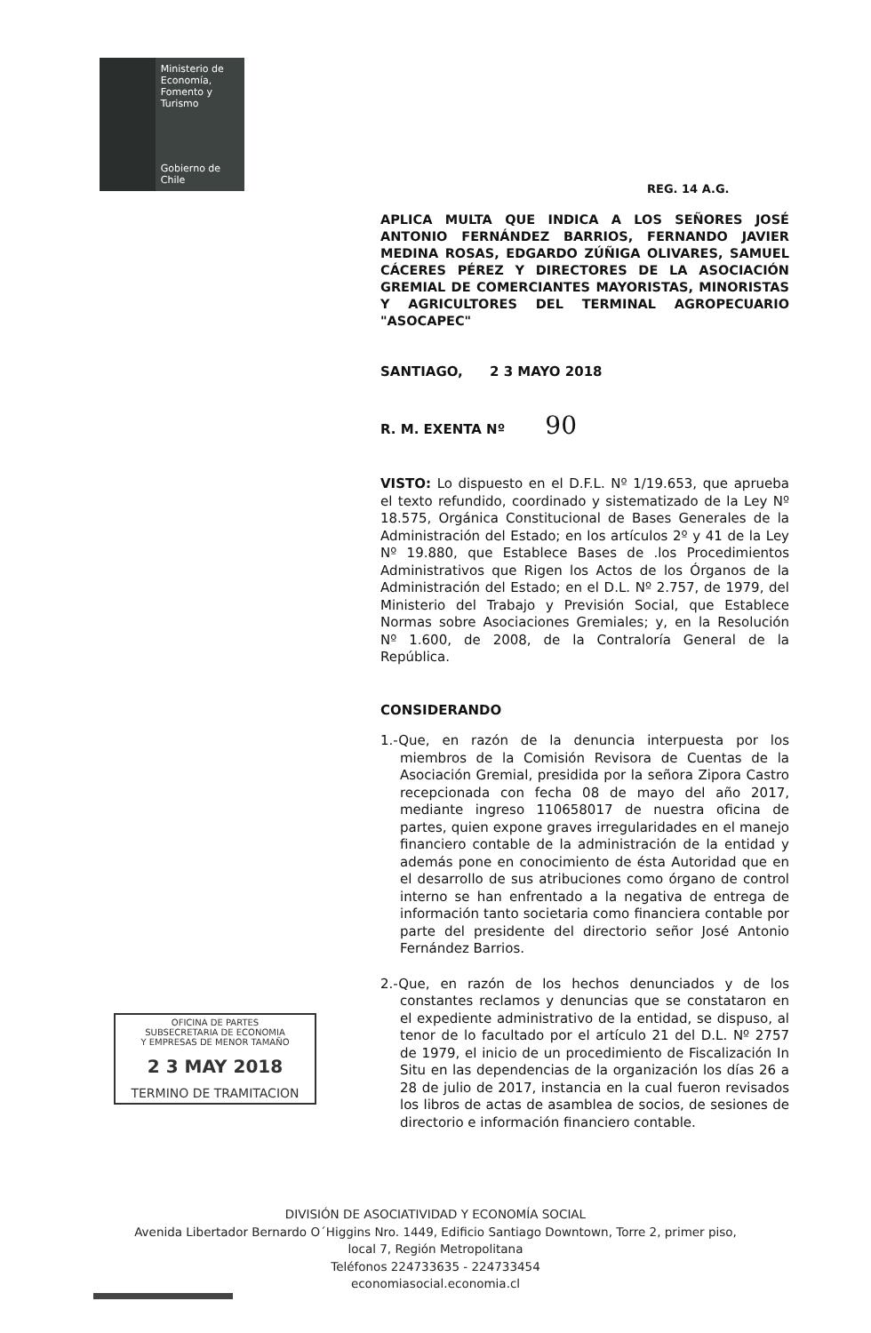Ministerio de
Economía,
Fomento y
Turismo
Gobierno de Chile
REG. 14 A.G.
APLICA MULTA QUE INDICA A LOS SEÑORES JOSÉ ANTONIO FERNÁNDEZ BARRIOS, FERNANDO JAVIER MEDINA ROSAS, EDGARDO ZÚÑIGA OLIVARES, SAMUEL CÁCERES PÉREZ Y DIRECTORES DE LA ASOCIACIÓN GREMIAL DE COMERCIANTES MAYORISTAS, MINORISTAS Y AGRICULTORES DEL TERMINAL AGROPECUARIO "ASOCAPEC"
SANTIAGO, 2 3 MAYO 2018
R. M. EXENTA Nº 90
VISTO: Lo dispuesto en el D.F.L. Nº 1/19.653, que aprueba el texto refundido, coordinado y sistematizado de la Ley Nº 18.575, Orgánica Constitucional de Bases Generales de la Administración del Estado; en los artículos 2º y 41 de la Ley Nº 19.880, que Establece Bases de .los Procedimientos Administrativos que Rigen los Actos de los Órganos de la Administración del Estado; en el D.L. Nº 2.757, de 1979, del Ministerio del Trabajo y Previsión Social, que Establece Normas sobre Asociaciones Gremiales; y, en la Resolución Nº 1.600, de 2008, de la Contraloría General de la República.
CONSIDERANDO
1.-Que, en razón de la denuncia interpuesta por los miembros de la Comisión Revisora de Cuentas de la Asociación Gremial, presidida por la señora Zipora Castro recepcionada con fecha 08 de mayo del año 2017, mediante ingreso 110658017 de nuestra oficina de partes, quien expone graves irregularidades en el manejo financiero contable de la administración de la entidad y además pone en conocimiento de ésta Autoridad que en el desarrollo de sus atribuciones como órgano de control interno se han enfrentado a la negativa de entrega de información tanto societaria como financiera contable por parte del presidente del directorio señor José Antonio Fernández Barrios.
2.-Que, en razón de los hechos denunciados y de los constantes reclamos y denuncias que se constataron en el expediente administrativo de la entidad, se dispuso, al tenor de lo facultado por el artículo 21 del D.L. Nº 2757 de 1979, el inicio de un procedimiento de Fiscalización In Situ en las dependencias de la organización los días 26 a 28 de julio de 2017, instancia en la cual fueron revisados los libros de actas de asamblea de socios, de sesiones de directorio e información financiero contable.
OFICINA DE PARTES
SUBSECRETARIA DE ECONOMIA
Y EMPRESAS DE MENOR TAMAÑO
2 3 MAY 2018
TERMINO DE TRAMITACION
DIVISIÓN DE ASOCIATIVIDAD Y ECONOMÍA SOCIAL
Avenida Libertador Bernardo O´Higgins Nro. 1449, Edificio Santiago Downtown, Torre 2, primer piso,
local 7, Región Metropolitana
Teléfonos 224733635 - 224733454
economiasocial.economia.cl